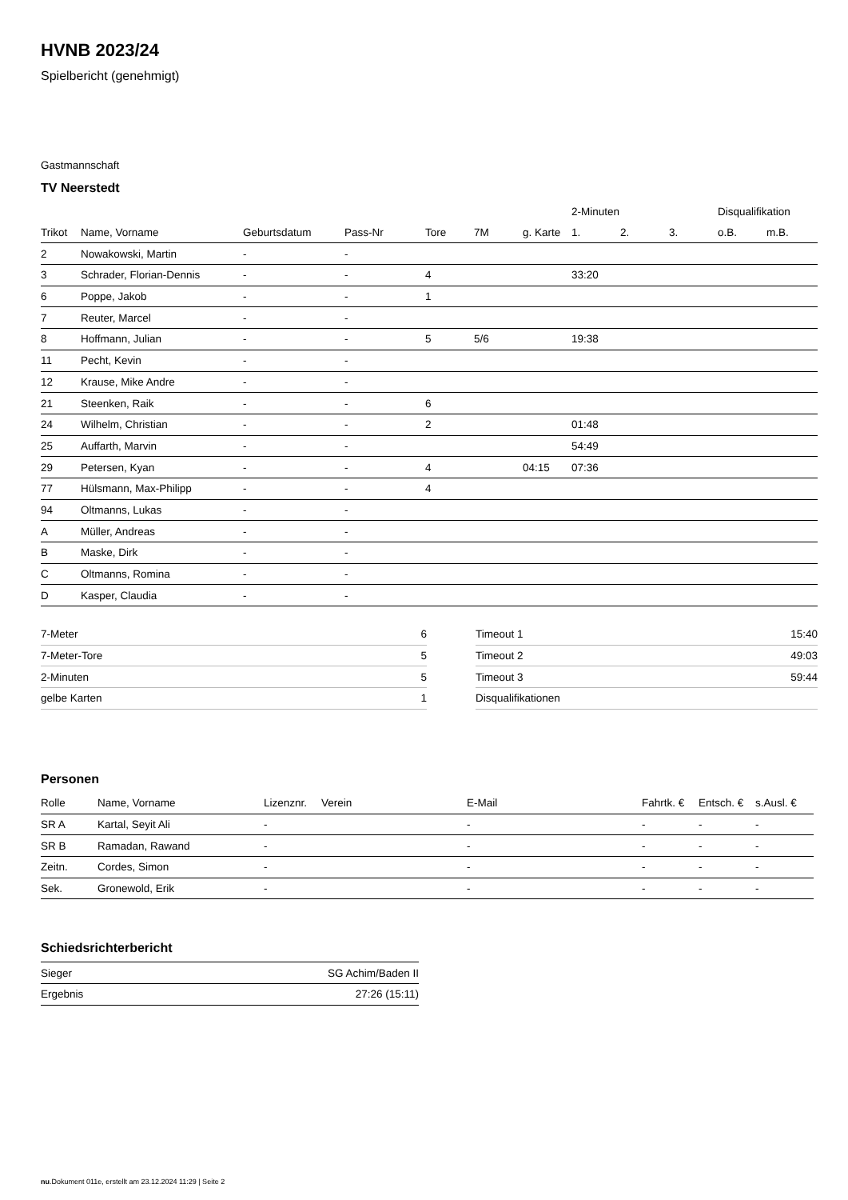HVNB 2023/24
Spielbericht (genehmigt)
Gastmannschaft
TV Neerstedt
| | | | | | | | 2-Minuten | | | Disqualifikation | |
| --- | --- | --- | --- | --- | --- | --- | --- | --- | --- | --- | --- |
| Trikot | Name, Vorname | Geburtsdatum | Pass-Nr | Tore | 7M | g. Karte | 1. | 2. | 3. | o.B. | m.B. |
| 2 | Nowakowski, Martin | - | - | | | | | | | | |
| 3 | Schrader, Florian-Dennis | - | - | 4 | | | 33:20 | | | | |
| 6 | Poppe, Jakob | - | - | 1 | | | | | | | |
| 7 | Reuter, Marcel | - | - | | | | | | | | |
| 8 | Hoffmann, Julian | - | - | 5 | 5/6 | | 19:38 | | | | |
| 11 | Pecht, Kevin | - | - | | | | | | | | |
| 12 | Krause, Mike Andre | - | - | | | | | | | | |
| 21 | Steenken, Raik | - | - | 6 | | | | | | | |
| 24 | Wilhelm, Christian | - | - | 2 | | | 01:48 | | | | |
| 25 | Auffarth, Marvin | - | - | | | | 54:49 | | | | |
| 29 | Petersen, Kyan | - | - | 4 | | 04:15 | 07:36 | | | | |
| 77 | Hülsmann, Max-Philipp | - | - | 4 | | | | | | | |
| 94 | Oltmanns, Lukas | - | - | | | | | | | | |
| A | Müller, Andreas | - | - | | | | | | | | |
| B | Maske, Dirk | - | - | | | | | | | | |
| C | Oltmanns, Romina | - | - | | | | | | | | |
| D | Kasper, Claudia | - | - | | | | | | | | |
| 7-Meter | 6 |
| 7-Meter-Tore | 5 |
| 2-Minuten | 5 |
| gelbe Karten | 1 |
| Timeout 1 | 15:40 |
| Timeout 2 | 49:03 |
| Timeout 3 | 59:44 |
| Disqualifikationen | |
Personen
| Rolle | Name, Vorname | Lizenznr. | Verein | E-Mail | Fahrtk. € | Entsch. € | s.Ausl. € |
| --- | --- | --- | --- | --- | --- | --- | --- |
| SR A | Kartal, Seyit Ali | - | | - | - | - | - |
| SR B | Ramadan, Rawand | - | | - | - | - | - |
| Zeitn. | Cordes, Simon | - | | - | - | - | - |
| Sek. | Gronewold, Erik | - | | - | - | - | - |
Schiedsrichterbericht
| Sieger | SG Achim/Baden II |
| Ergebnis | 27:26 (15:11) |
nu.Dokument 011e, erstellt am 23.12.2024 11:29 | Seite 2